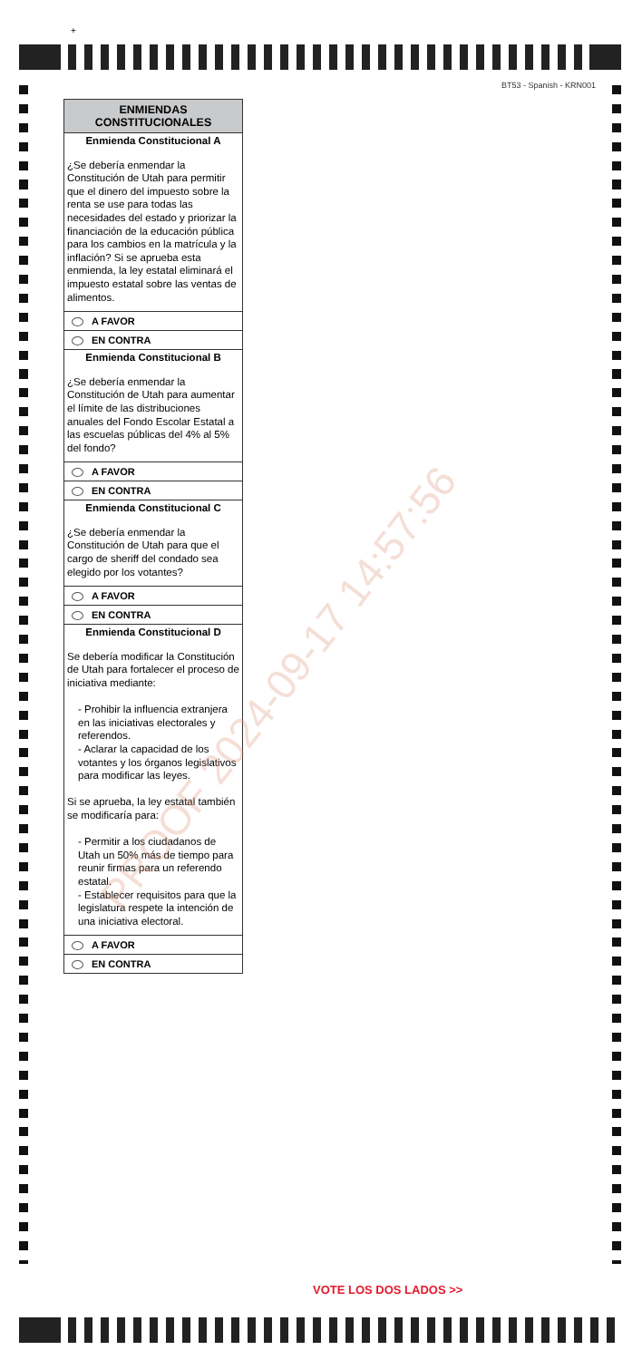+
BT53 - Spanish - KRN001
ENMIENDAS
CONSTITUCIONALES
Enmienda Constitucional A
¿Se debería enmendar la Constitución de Utah para permitir que el dinero del impuesto sobre la renta se use para todas las necesidades del estado y priorizar la financiación de la educación pública para los cambios en la matrícula y la inflación? Si se aprueba esta enmienda, la ley estatal eliminará el impuesto estatal sobre las ventas de alimentos.
A FAVOR
EN CONTRA
Enmienda Constitucional B
¿Se debería enmendar la Constitución de Utah para aumentar el límite de las distribuciones anuales del Fondo Escolar Estatal a las escuelas públicas del 4% al 5% del fondo?
A FAVOR
EN CONTRA
Enmienda Constitucional C
¿Se debería enmendar la Constitución de Utah para que el cargo de sheriff del condado sea elegido por los votantes?
A FAVOR
EN CONTRA
Enmienda Constitucional D
Se debería modificar la Constitución de Utah para fortalecer el proceso de iniciativa mediante:
- Prohibir la influencia extranjera en las iniciativas electorales y referendos.
- Aclarar la capacidad de los votantes y los órganos legislativos para modificar las leyes.
Si se aprueba, la ley estatal también se modificaría para:
- Permitir a los ciudadanos de Utah un 50% más de tiempo para reunir firmas para un referendo estatal.
- Establecer requisitos para que la legislatura respete la intención de una iniciativa electoral.
A FAVOR
EN CONTRA
PROOF 2024-09-17 14:57:56
VOTE LOS DOS LADOS >>